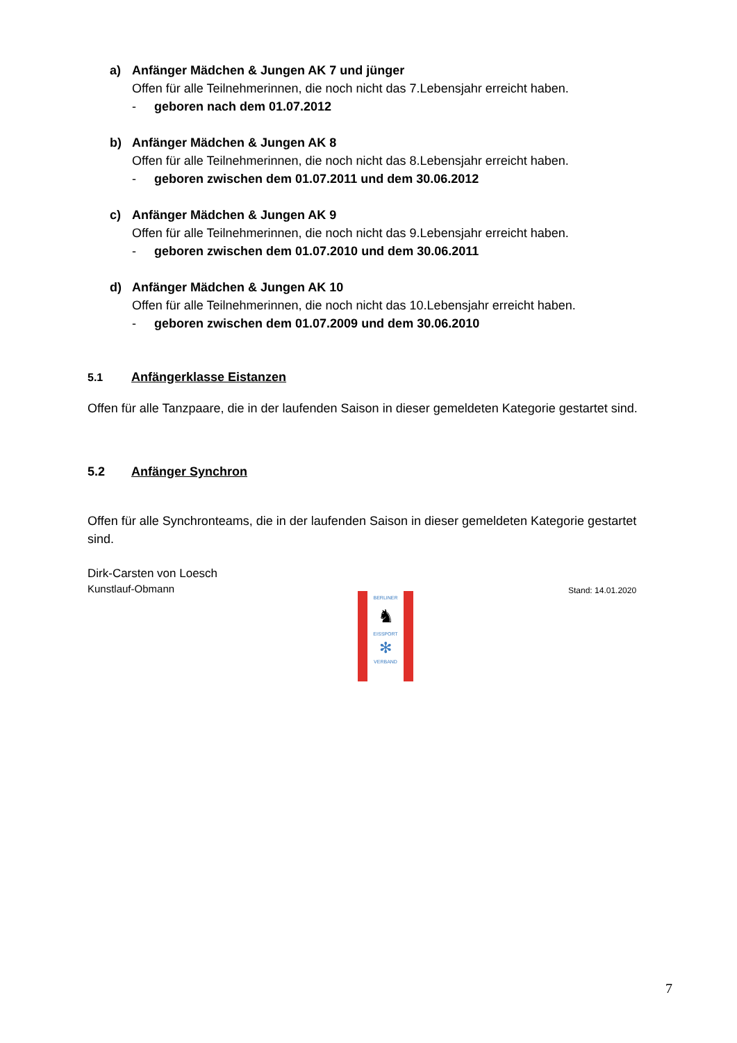a) Anfänger Mädchen & Jungen AK 7 und jünger
Offen für alle Teilnehmerinnen, die noch nicht das 7.Lebensjahr erreicht haben.
- geboren nach dem 01.07.2012
b) Anfänger Mädchen & Jungen AK 8
Offen für alle Teilnehmerinnen, die noch nicht das 8.Lebensjahr erreicht haben.
- geboren zwischen dem 01.07.2011 und dem 30.06.2012
c) Anfänger Mädchen & Jungen AK 9
Offen für alle Teilnehmerinnen, die noch nicht das 9.Lebensjahr erreicht haben.
- geboren zwischen dem 01.07.2010 und dem 30.06.2011
d) Anfänger Mädchen & Jungen AK 10
Offen für alle Teilnehmerinnen, die noch nicht das 10.Lebensjahr erreicht haben.
- geboren zwischen dem 01.07.2009 und dem 30.06.2010
5.1 Anfängerklasse Eistanzen
Offen für alle Tanzpaare, die in der laufenden Saison in dieser gemeldeten Kategorie gestartet sind.
5.2 Anfänger Synchron
Offen für alle Synchronteams, die in der laufenden Saison in dieser gemeldeten Kategorie gestartet sind.
Dirk-Carsten von Loesch
Kunstlauf-Obmann
Stand: 14.01.2020
BERLINER
♞
EISSPORT
✻
VERBAND
7